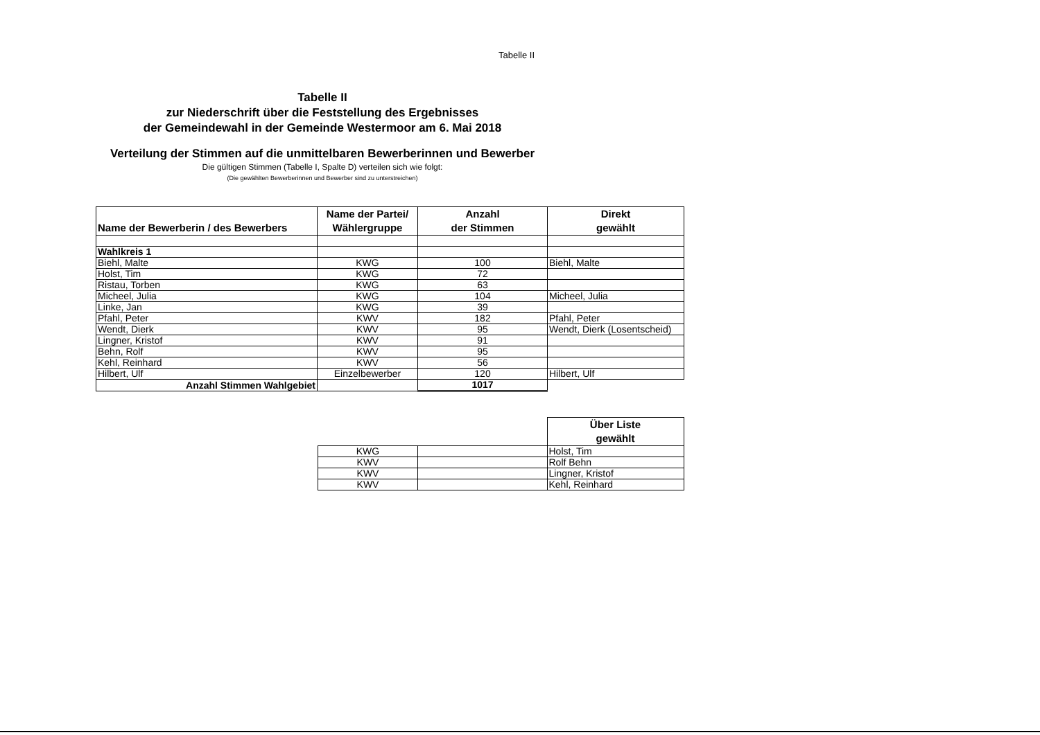Tabelle II
Tabelle II
zur Niederschrift über die Feststellung des Ergebnisses
der Gemeindewahl in der Gemeinde Westermoor am 6. Mai 2018
Verteilung der Stimmen auf die unmittelbaren Bewerberinnen und Bewerber
Die gültigen Stimmen (Tabelle I, Spalte D) verteilen sich wie folgt:
(Die gewählten Bewerberinnen und Bewerber sind zu unterstreichen)
| Name der Bewerberin / des Bewerbers | Name der Partei/ Wählergruppe | Anzahl der Stimmen | Direkt gewählt |
| --- | --- | --- | --- |
| Wahlkreis 1 | | | |
| Biehl, Malte | KWG | 100 | Biehl, Malte |
| Holst, Tim | KWG | 72 | |
| Ristau, Torben | KWG | 63 | |
| Micheel, Julia | KWG | 104 | Micheel, Julia |
| Linke, Jan | KWG | 39 | |
| Pfahl, Peter | KWV | 182 | Pfahl, Peter |
| Wendt, Dierk | KWV | 95 | Wendt, Dierk (Losentscheid) |
| Lingner, Kristof | KWV | 91 | |
| Behn, Rolf | KWV | 95 | |
| Kehl, Reinhard | KWV | 56 | |
| Hilbert, Ulf | Einzelbewerber | 120 | Hilbert, Ulf |
| Anzahl Stimmen Wahlgebiet | | 1017 | |
| | | Über Liste gewählt |
| KWG | | Holst, Tim |
| KWV | | Rolf Behn |
| KWV | | Lingner, Kristof |
| KWV | | Kehl, Reinhard |